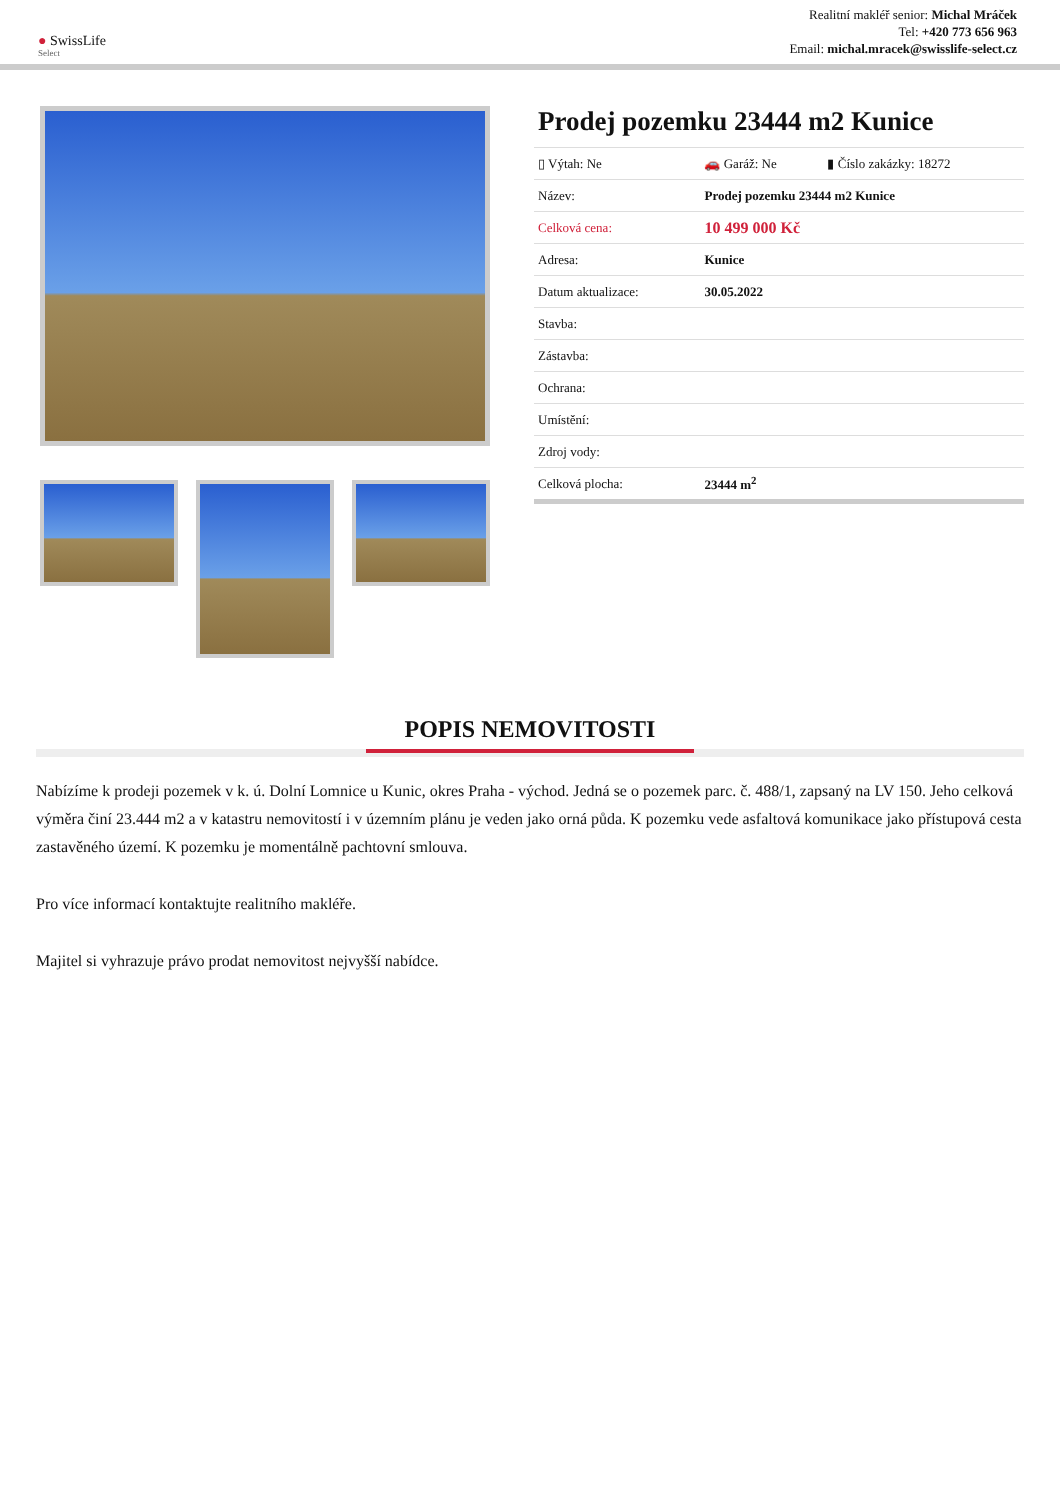● SwissLife
Select
Realitní makléř senior: Michal Mráček
Tel: +420 773 656 963
Email: michal.mracek@swisslife-select.cz
Prodej pozemku 23444 m2 Kunice
| ▯ Výtah: Ne | 🚗 Garáž: Ne | ▮ Číslo zakázky: 18272 |
| Název: | Prodej pozemku 23444 m2 Kunice | |
| Celková cena: | 10 499 000 Kč | |
| Adresa: | Kunice | |
| Datum aktualizace: | 30.05.2022 | |
| Stavba: | | |
| Zástavba: | | |
| Ochrana: | | |
| Umístění: | | |
| Zdroj vody: | | |
| Celková plocha: | 23444 m<sup>2</sup> | |
POPIS NEMOVITOSTI
Nabízíme k prodeji pozemek v k. ú. Dolní Lomnice u Kunic, okres Praha - východ. Jedná se o pozemek parc. č. 488/1, zapsaný na LV 150. Jeho celková výměra činí 23.444 m2 a v katastru nemovitostí i v územním plánu je veden jako orná půda. K pozemku vede asfaltová komunikace jako přístupová cesta zastavěného území. K pozemku je momentálně pachtovní smlouva.
Pro více informací kontaktujte realitního makléře.
Majitel si vyhrazuje právo prodat nemovitost nejvyšší nabídce.